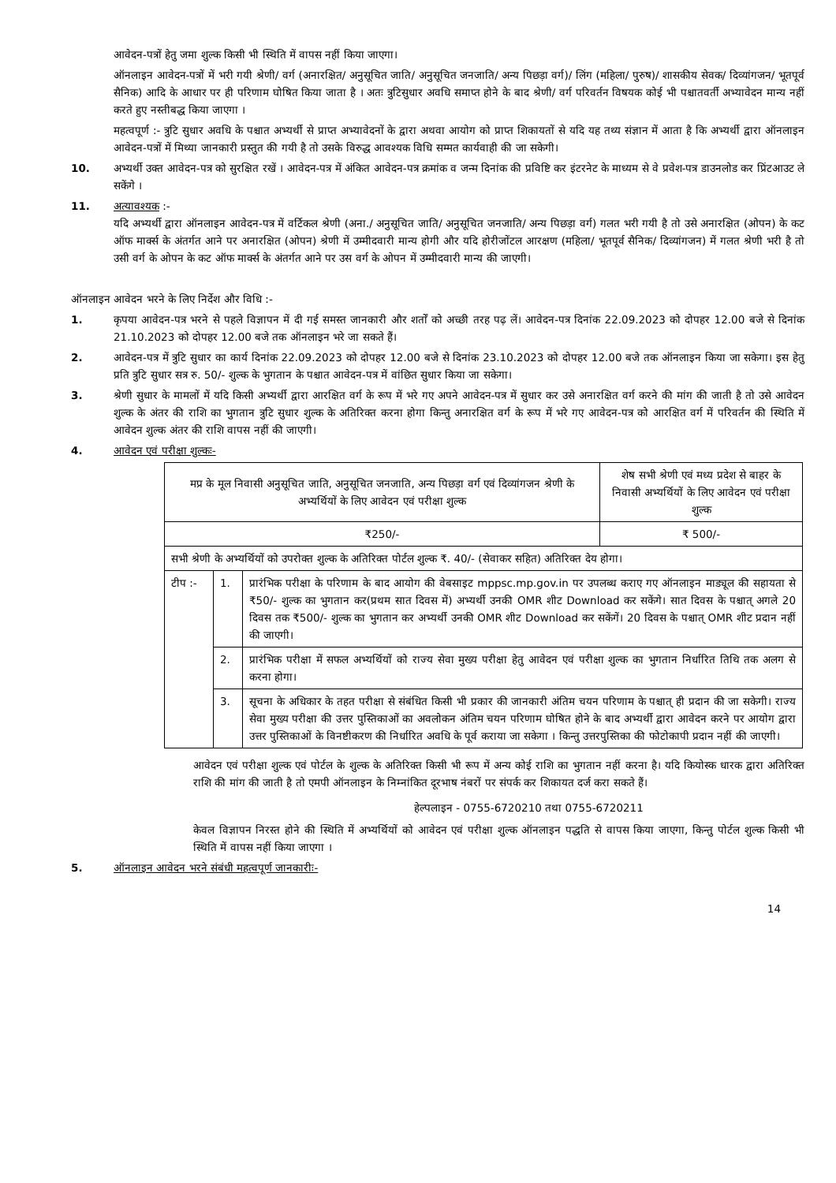आवेदन-पत्रों हेतु जमा शुल्क किसी भी स्थिति में वापस नहीं किया जाएगा।
ऑनलाइन आवेदन-पत्रों में भरी गयी श्रेणी/ वर्ग (अनारक्षित/ अनुसूचित जाति/ अनुसूचित जनजाति/ अन्य पिछड़ा वर्ग)/ लिंग (महिला/ पुरुष)/ शासकीय सेवक/ दिव्यांगजन/ भूतपूर्व सैनिक) आदि के आधार पर ही परिणाम घोषित किया जाता है । अतः त्रुटिसुधार अवधि समाप्त होने के बाद श्रेणी/ वर्ग परिवर्तन विषयक कोई भी पश्चातवर्ती अभ्यावेदन मान्य नहीं करते हुए नस्तीबद्ध किया जाएगा ।
महत्वपूर्ण :- त्रुटि सुधार अवधि के पश्चात अभ्यर्थी से प्राप्त अभ्यावेदनों के द्वारा अथवा आयोग को प्राप्त शिकायतों से यदि यह तथ्य संज्ञान में आता है कि अभ्यर्थी द्वारा ऑनलाइन आवेदन-पत्रों में मिथ्या जानकारी प्रस्तुत की गयी है तो उसके विरुद्ध आवश्यक विधि सम्मत कार्यवाही की जा सकेगी।
10. अभ्यर्थी उक्त आवेदन-पत्र को सुरक्षित रखें । आवेदन-पत्र में अंकित आवेदन-पत्र क्रमांक व जन्म दिनांक की प्रविष्टि कर इंटरनेट के माध्यम से वे प्रवेश-पत्र डाउनलोड कर प्रिंटआउट ले सकेंगे ।
11. अत्यावश्यक :-
यदि अभ्यर्थी द्वारा ऑनलाइन आवेदन-पत्र में वर्टिकल श्रेणी (अना./ अनुसूचित जाति/ अनुसूचित जनजाति/ अन्य पिछड़ा वर्ग) गलत भरी गयी है तो उसे अनारक्षित (ओपन) के कट ऑफ मार्क्स के अंतर्गत आने पर अनारक्षित (ओपन) श्रेणी में उम्मीदवारी मान्य होगी और यदि होरीजोंटल आरक्षण (महिला/ भूतपूर्व सैनिक/ दिव्यांगजन) में गलत श्रेणी भरी है तो उसी वर्ग के ओपन के कट ऑफ मार्क्स के अंतर्गत आने पर उस वर्ग के ओपन में उम्मीदवारी मान्य की जाएगी।
ऑनलाइन आवेदन भरने के लिए निर्देश और विधि :-
1. कृपया आवेदन-पत्र भरने से पहले विज्ञापन में दी गई समस्त जानकारी और शर्तों को अच्छी तरह पढ़ लें। आवेदन-पत्र दिनांक 22.09.2023 को दोपहर 12.00 बजे से दिनांक 21.10.2023 को दोपहर 12.00 बजे तक ऑनलाइन भरे जा सकते हैं।
2. आवेदन-पत्र में त्रुटि सुधार का कार्य दिनांक 22.09.2023 को दोपहर 12.00 बजे से दिनांक 23.10.2023 को दोपहर 12.00 बजे तक ऑनलाइन किया जा सकेगा। इस हेतु प्रति त्रुटि सुधार सत्र रु. 50/- शुल्क के भुगतान के पश्चात आवेदन-पत्र में वांछित सुधार किया जा सकेगा।
3. श्रेणी सुधार के मामलों में यदि किसी अभ्यर्थी द्वारा आरक्षित वर्ग के रूप में भरे गए अपने आवेदन-पत्र में सुधार कर उसे अनारक्षित वर्ग करने की मांग की जाती है तो उसे आवेदन शुल्क के अंतर की राशि का भुगतान त्रुटि सुधार शुल्क के अतिरिक्त करना होगा किन्तु अनारक्षित वर्ग के रूप में भरे गए आवेदन-पत्र को आरक्षित वर्ग में परिवर्तन की स्थिति में आवेदन शुल्क अंतर की राशि वापस नहीं की जाएगी।
4. आवेदन एवं परीक्षा शुल्कः-
| मप्र के मूल निवासी अनुसूचित जाति, अनुसूचित जनजाति, अन्य पिछड़ा वर्ग एवं दिव्यांगजन श्रेणी के अभ्यर्थियों के लिए आवेदन एवं परीक्षा शुल्क | | | शेष सभी श्रेणी एवं मध्य प्रदेश से बाहर के निवासी अभ्यर्थियों के लिए आवेदन एवं परीक्षा शुल्क |
| ₹250/- | | | ₹ 500/- |
| सभी श्रेणी के अभ्यर्थियों को उपरोक्त शुल्क के अतिरिक्त पोर्टल शुल्क ₹. 40/- (सेवाकर सहित) अतिरिक्त देय होगा। | | | |
| टीप :- | 1. | प्रारंभिक परीक्षा के परिणाम के बाद आयोग की वेबसाइट mppsc.mp.gov.in पर उपलब्ध कराए गए ऑनलाइन माड्यूल की सहायता से ₹50/- शुल्क का भुगतान कर(प्रथम सात दिवस में) अभ्यर्थी उनकी OMR शीट Download कर सकेंगे। सात दिवस के पश्चात् अगले 20 दिवस तक ₹500/- शुल्क का भुगतान कर अभ्यर्थी उनकी OMR शीट Download कर सकेंगें। 20 दिवस के पश्चात् OMR शीट प्रदान नहीं की जाएगी। | |
| | 2. | प्रारंभिक परीक्षा में सफल अभ्यर्थियों को राज्य सेवा मुख्य परीक्षा हेतु आवेदन एवं परीक्षा शुल्क का भुगतान निर्धारित तिथि तक अलग से करना होगा। | |
| | 3. | सूचना के अधिकार के तहत परीक्षा से संबंधित किसी भी प्रकार की जानकारी अंतिम चयन परिणाम के पश्चात् ही प्रदान की जा सकेगी। राज्य सेवा मुख्य परीक्षा की उत्तर पुस्तिकाओं का अवलोकन अंतिम चयन परिणाम घोषित होने के बाद अभ्यर्थी द्वारा आवेदन करने पर आयोग द्वारा उत्तर पुस्तिकाओं के विनष्टीकरण की निर्धारित अवधि के पूर्व कराया जा सकेगा । किन्तु उत्तरपुस्तिका की फोटोकापी प्रदान नहीं की जाएगी। | |
आवेदन एवं परीक्षा शुल्क एवं पोर्टल के शुल्क के अतिरिक्त किसी भी रूप में अन्य कोई राशि का भुगतान नहीं करना है। यदि कियोस्क धारक द्वारा अतिरिक्त राशि की मांग की जाती है तो एमपी ऑनलाइन के निम्नांकित दूरभाष नंबरों पर संपर्क कर शिकायत दर्ज करा सकते हैं।
हेल्पलाइन - 0755-6720210 तथा 0755-6720211
केवल विज्ञापन निरस्त होने की स्थिति में अभ्यर्थियों को आवेदन एवं परीक्षा शुल्क ऑनलाइन पद्धति से वापस किया जाएगा, किन्तु पोर्टल शुल्क किसी भी स्थिति में वापस नहीं किया जाएगा ।
5. ऑनलाइन आवेदन भरने संबंधी महत्वपूर्ण जानकारीः-
14